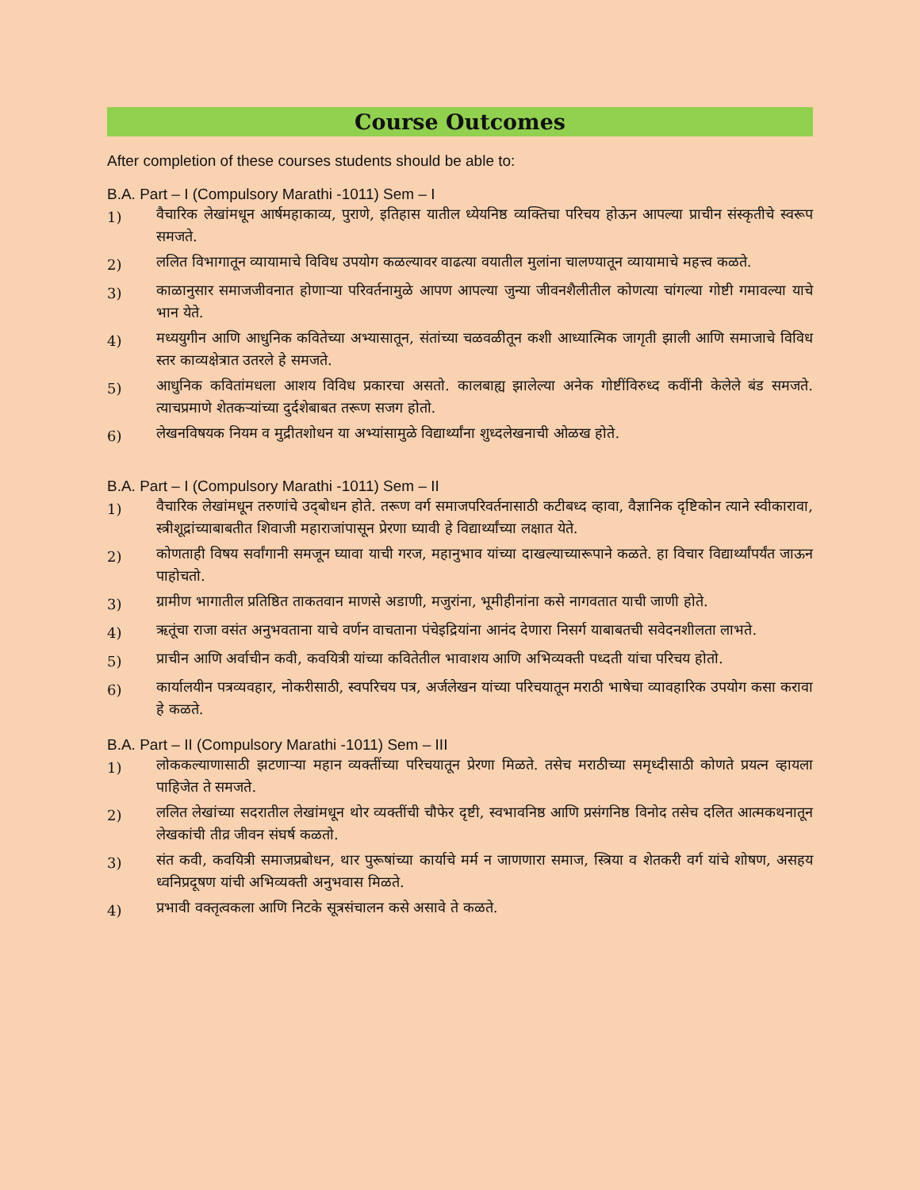Course Outcomes
After completion of these courses students should be able to:
B.A. Part – I (Compulsory Marathi -1011) Sem – I
1) वैचारिक लेखांमधून आर्षमहाकाव्य, पुराणे, इतिहास यातील ध्येयनिष्ठ व्यक्तिचा परिचय होऊन आपल्या प्राचीन संस्कृतीचे स्वरूप समजते.
2) ललित विभागातून व्यायामाचे विविध उपयोग कळल्यावर वाढत्या वयातील मुलांना चालण्यातून व्यायामाचे महत्त्व कळते.
3) काळानुसार समाजजीवनात होणाऱ्या परिवर्तनामुळे आपण आपल्या जुन्या जीवनशैलीतील कोणत्या चांगल्या गोष्टी गमावल्या याचे भान येते.
4) मध्ययुगीन आणि आधुनिक कवितेच्या अभ्यासातून, संतांच्या चळवळीतून कशी आध्यात्मिक जागृती झाली आणि समाजाचे विविध स्तर काव्यक्षेत्रात उतरले हे समजते.
5) आधुनिक कवितांमधला आशय विविध प्रकारचा असतो. कालबाह्य झालेल्या अनेक गोष्टींविरुध्द कवींनी केलेले बंड समजते. त्याचप्रमाणे शेतकऱ्यांच्या दुर्दशेबाबत तरूण सजग होतो.
6) लेखनविषयक नियम व मुद्रीतशोधन या अभ्यांसामुळे विद्यार्थ्यांना शुध्दलेखनाची ओळख होते.
B.A. Part – I (Compulsory Marathi -1011) Sem – II
1) वैचारिक लेखांमधून तरुणांचे उद्‌बोधन होते. तरूण वर्ग समाजपरिवर्तनासाठी कटीबध्द व्हावा, वैज्ञानिक दृष्टिकोन त्याने स्वीकारावा, स्त्रीशूद्रांच्याबाबतीत शिवाजी महाराजांपासून प्रेरणा घ्यावी हे विद्यार्थ्यांच्या लक्षात येते.
2) कोणताही विषय सर्वांगानी समजून घ्यावा याची गरज, महानुभाव यांच्या दाखल्याच्यारूपाने कळते. हा विचार विद्यार्थ्यांपर्यंत जाऊन पाहोचतो.
3) ग्रामीण भागातील प्रतिष्ठित ताकतवान माणसे अडाणी, मजुरांना, भूमीहीनांना कसे नागवतात याची जाणी होते.
4) ऋतूंचा राजा वसंत अनुभवताना याचे वर्णन वाचताना पंचेइद्रियांना आनंद देणारा निसर्ग याबाबतची सवेदनशीलता लाभते.
5) प्राचीन आणि अर्वाचीन कवी, कवयित्री यांच्या कवितेतील भावाशय आणि अभिव्यक्ती पध्दती यांचा परिचय होतो.
6) कार्यालयीन पत्रव्यवहार, नोकरीसाठी, स्वपरिचय पत्र, अर्जलेखन यांच्या परिचयातून मराठी भाषेचा व्यावहारिक उपयोग कसा करावा हे कळते.
B.A. Part – II (Compulsory Marathi -1011) Sem – III
1) लोककल्याणासाठी झटणाऱ्या महान व्यक्तींच्या परिचयातून प्रेरणा मिळते. तसेच मराठीच्या समृध्दीसाठी कोणते प्रयत्न व्हायला पाहिजेत ते समजते.
2) ललित लेखांच्या सदरातील लेखांमधून थोर व्यक्तींची चौफेर दृष्टी, स्वभावनिष्ठ आणि प्रसंगनिष्ठ विनोद तसेच दलित आत्मकथनातून लेखकांची तीव्र जीवन संघर्ष कळतो.
3) संत कवी, कवयित्री समाजप्रबोधन, थार पुरूषांच्या कार्याचे मर्म न जाणणारा समाज, स्त्रिया व शेतकरी वर्ग यांचे शोषण, असहय ध्वनिप्रदूषण यांची अभिव्यक्ती अनुभवास मिळते.
4) प्रभावी वक्तृत्वकला आणि निटके सूत्रसंचालन कसे असावे ते कळते.